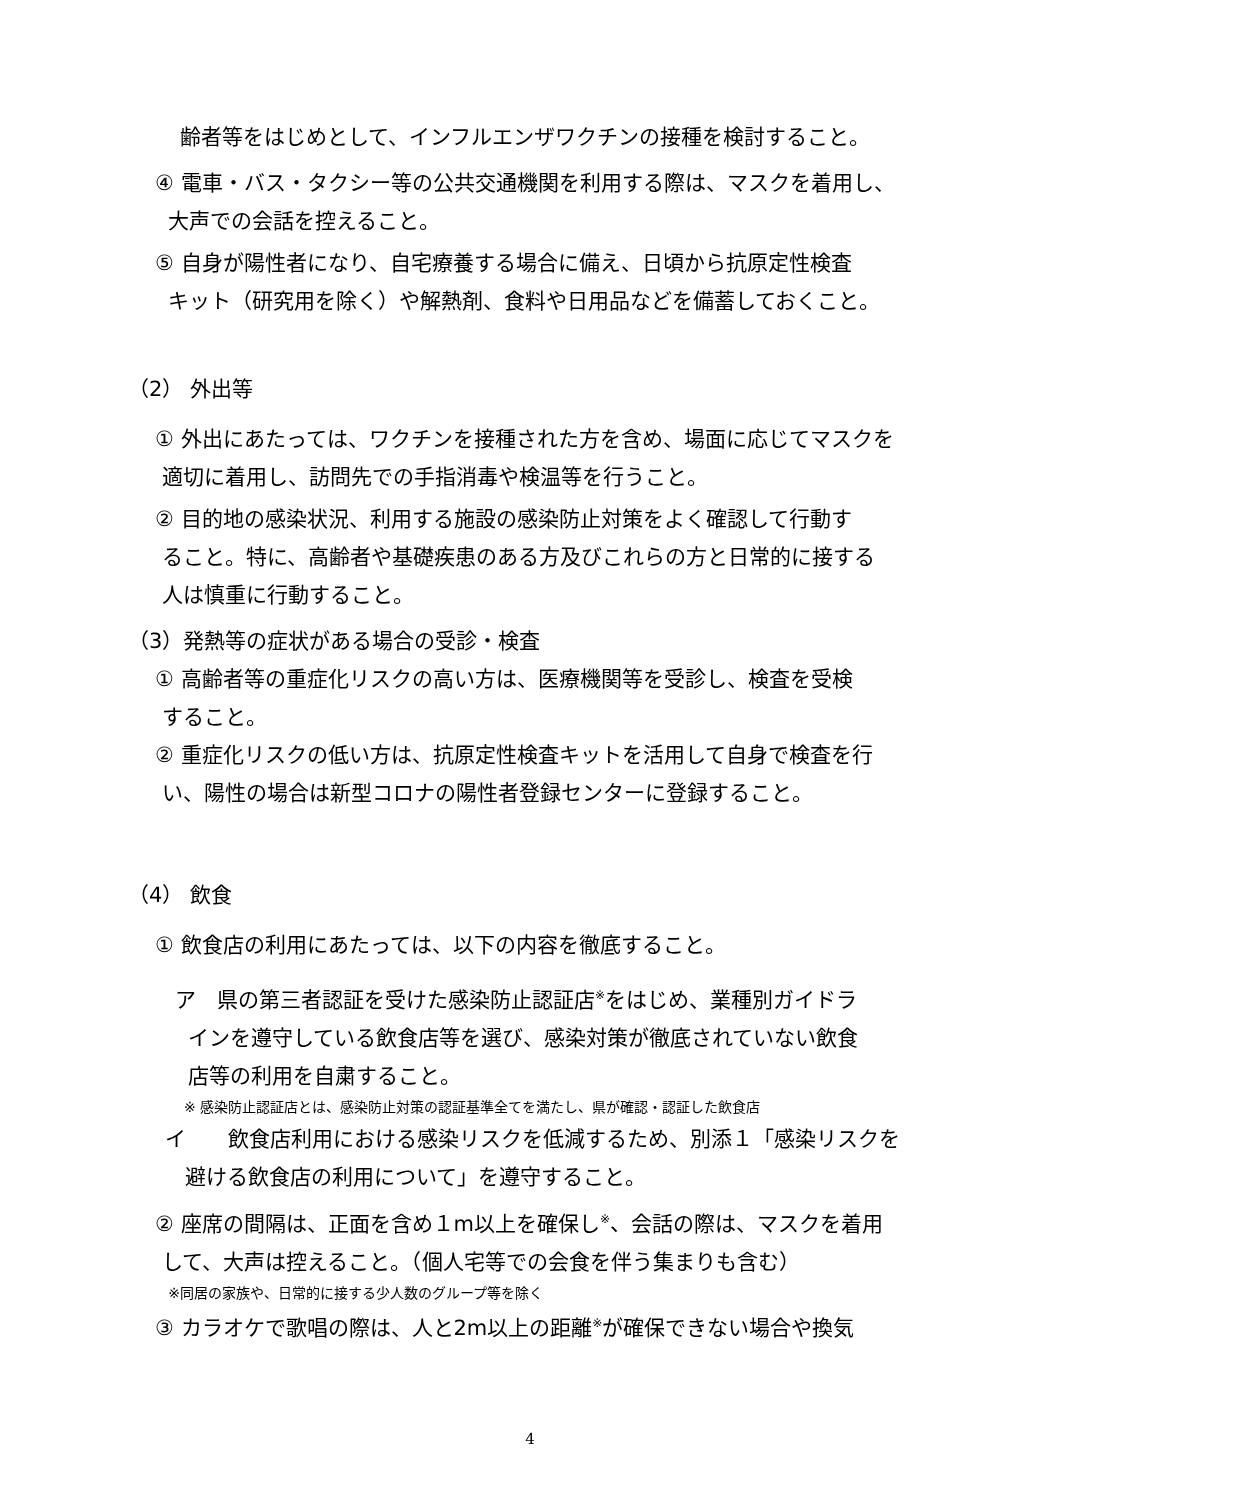齢者等をはじめとして、インフルエンザワクチンの接種を検討すること。
④ 電車・バス・タクシー等の公共交通機関を利用する際は、マスクを着用し、
大声での会話を控えること。
⑤ 自身が陽性者になり、自宅療養する場合に備え、日頃から抗原定性検査
キット（研究用を除く）や解熱剤、食料や日用品などを備蓄しておくこと。
（2） 外出等
① 外出にあたっては、ワクチンを接種された方を含め、場面に応じてマスクを
適切に着用し、訪問先での手指消毒や検温等を行うこと。
② 目的地の感染状況、利用する施設の感染防止対策をよく確認して行動す
ること。特に、高齢者や基礎疾患のある方及びこれらの方と日常的に接する
人は慎重に行動すること。
（3）発熱等の症状がある場合の受診・検査
① 高齢者等の重症化リスクの高い方は、医療機関等を受診し、検査を受検
すること。
② 重症化リスクの低い方は、抗原定性検査キットを活用して自身で検査を行
い、陽性の場合は新型コロナの陽性者登録センターに登録すること。
（4） 飲食
① 飲食店の利用にあたっては、以下の内容を徹底すること。
ア　県の第三者認証を受けた感染防止認証店<sup>※</sup>をはじめ、業種別ガイドラ
インを遵守している飲食店等を選び、感染対策が徹底されていない飲食
店等の利用を自粛すること。
※ 感染防止認証店とは、感染防止対策の認証基準全てを満たし、県が確認・認証した飲食店
イ　　飲食店利用における感染リスクを低減するため、別添１「感染リスクを
避ける飲食店の利用について」を遵守すること。
② 座席の間隔は、正面を含め１m以上を確保し<sup>※</sup>、会話の際は、マスクを着用
して、大声は控えること。（個人宅等での会食を伴う集まりも含む）
※同居の家族や、日常的に接する少人数のグループ等を除く
③ カラオケで歌唱の際は、人と2m以上の距離<sup>※</sup>が確保できない場合や換気
4